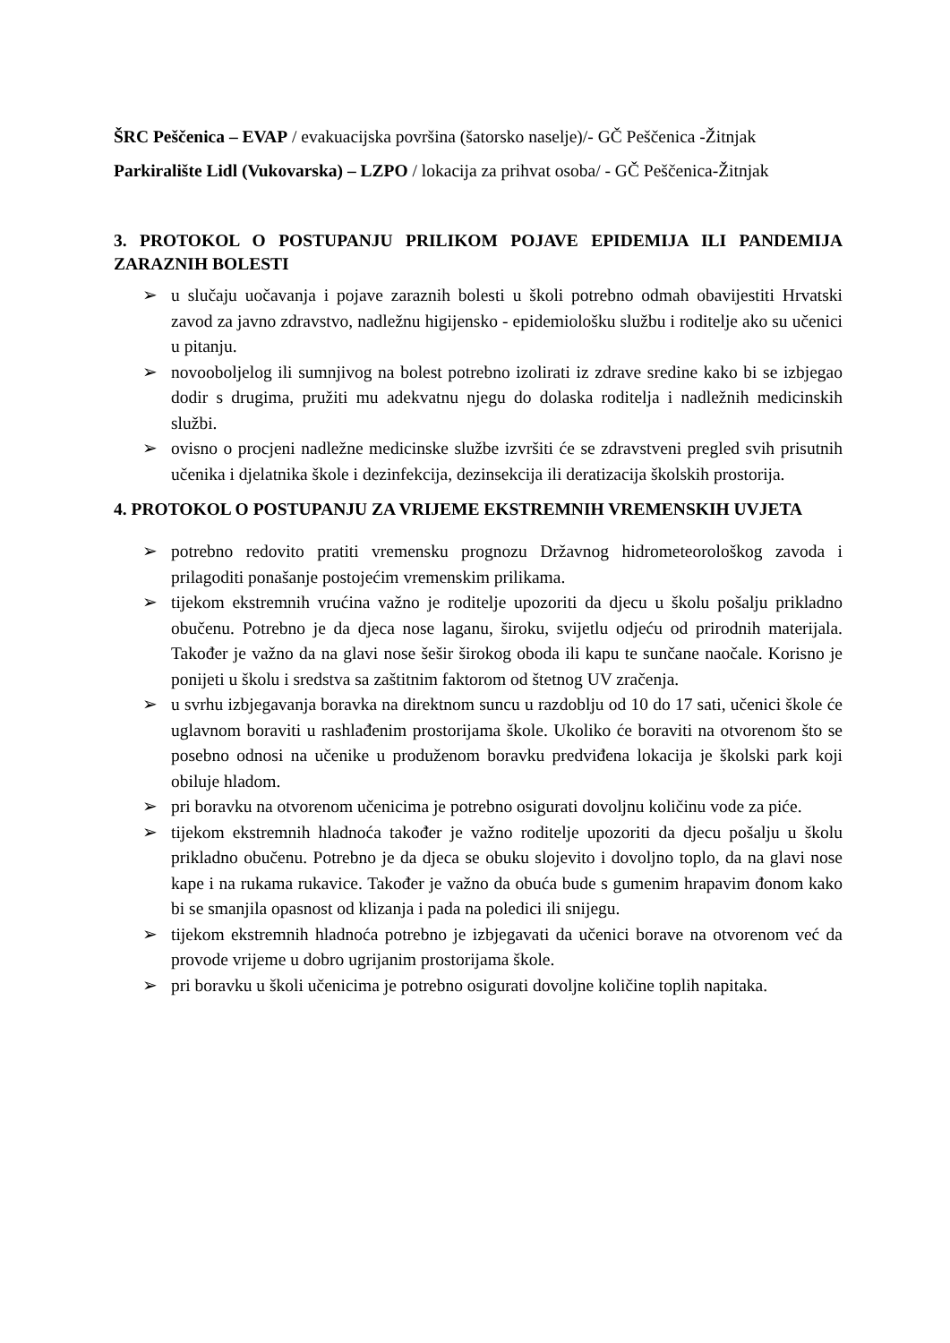ŠRC Peščenica – EVAP / evakuacijska površina (šatorsko naselje)/- GČ Peščenica -Žitnjak
Parkiralište Lidl (Vukovarska) – LZPO / lokacija za prihvat osoba/ - GČ Peščenica-Žitnjak
3. PROTOKOL O POSTUPANJU PRILIKOM POJAVE EPIDEMIJA ILI PANDEMIJA ZARAZNIH BOLESTI
➢ u slučaju uočavanja i pojave zaraznih bolesti u školi potrebno odmah obavijestiti Hrvatski zavod za javno zdravstvo, nadležnu higijensko - epidemiološku službu i roditelje ako su učenici u pitanju.
➢ novooboljelog ili sumnjivog na bolest potrebno izolirati iz zdrave sredine kako bi se izbjegao dodir s drugima, pružiti mu adekvatnu njegu do dolaska roditelja i nadležnih medicinskih službi.
➢ ovisno o procjeni nadležne medicinske službe izvršiti će se zdravstveni pregled svih prisutnih učenika i djelatnika škole i dezinfekcija, dezinsekcija ili deratizacija školskih prostorija.
4. PROTOKOL O POSTUPANJU ZA VRIJEME EKSTREMNIH VREMENSKIH UVJETA
➢ potrebno redovito pratiti vremensku prognozu Državnog hidrometeorološkog zavoda i prilagoditi ponašanje postojećim vremenskim prilikama.
➢ tijekom ekstremnih vrućina važno je roditelje upozoriti da djecu u školu pošalju prikladno obučenu. Potrebno je da djeca nose laganu, široku, svijetlu odjeću od prirodnih materijala. Također je važno da na glavi nose šešir širokog oboda ili kapu te sunčane naočale. Korisno je ponijeti u školu i sredstva sa zaštitnim faktorom od štetnog UV zračenja.
➢ u svrhu izbjegavanja boravka na direktnom suncu u razdoblju od 10 do 17 sati, učenici škole će uglavnom boraviti u rashlađenim prostorijama škole. Ukoliko će boraviti na otvorenom što se posebno odnosi na učenike u produženom boravku predviđena lokacija je školski park koji obiluje hladom.
➢ pri boravku na otvorenom učenicima je potrebno osigurati dovoljnu količinu vode za piće.
➢ tijekom ekstremnih hladnoća također je važno roditelje upozoriti da djecu pošalju u školu prikladno obučenu. Potrebno je da djeca se obuku slojevito i dovoljno toplo, da na glavi nose kape i na rukama rukavice. Također je važno da obuća bude s gumenim hrapavim đonom kako bi se smanjila opasnost od klizanja i pada na poledici ili snijegu.
➢ tijekom ekstremnih hladnoća potrebno je izbjegavati da učenici borave na otvorenom već da provode vrijeme u dobro ugrijanim prostorijama škole.
➢ pri boravku u školi učenicima je potrebno osigurati dovoljne količine toplih napitaka.